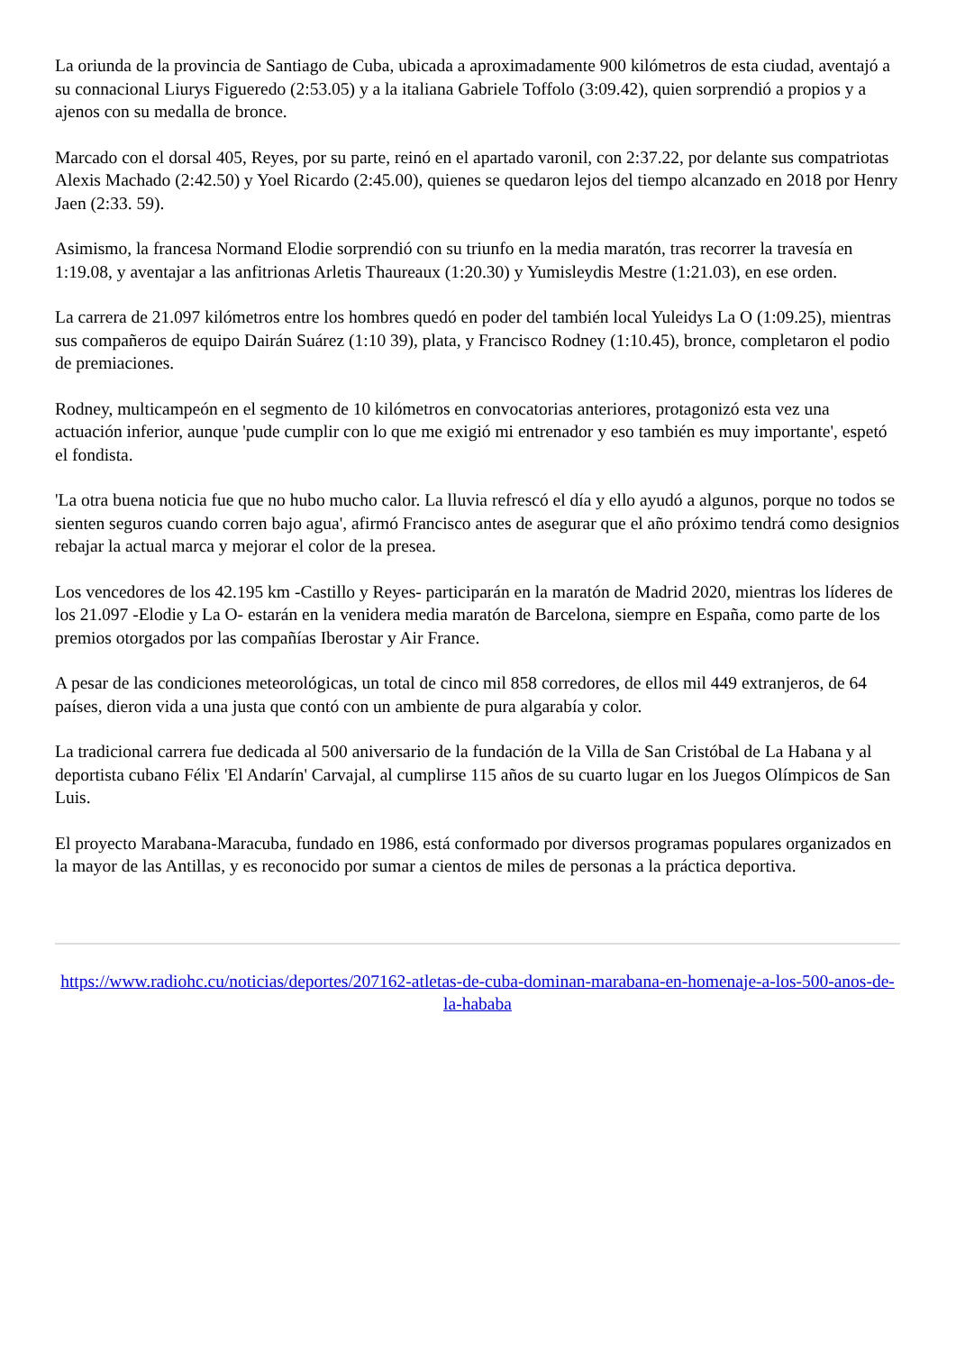La oriunda de la provincia de Santiago de Cuba, ubicada a aproximadamente 900 kilómetros de esta ciudad, aventajó a su connacional Liurys Figueredo (2:53.05) y a la italiana Gabriele Toffolo (3:09.42), quien sorprendió a propios y a ajenos con su medalla de bronce.
Marcado con el dorsal 405, Reyes, por su parte, reinó en el apartado varonil, con 2:37.22, por delante sus compatriotas Alexis Machado (2:42.50) y Yoel Ricardo (2:45.00), quienes se quedaron lejos del tiempo alcanzado en 2018 por Henry Jaen (2:33. 59).
Asimismo, la francesa Normand Elodie sorprendió con su triunfo en la media maratón, tras recorrer la travesía en 1:19.08, y aventajar a las anfitrionas Arletis Thaureaux (1:20.30) y Yumisleydis Mestre (1:21.03), en ese orden.
La carrera de 21.097 kilómetros entre los hombres quedó en poder del también local Yuleidys La O (1:09.25), mientras sus compañeros de equipo Dairán Suárez (1:10 39), plata, y Francisco Rodney (1:10.45), bronce, completaron el podio de premiaciones.
Rodney, multicampeón en el segmento de 10 kilómetros en convocatorias anteriores, protagonizó esta vez una actuación inferior, aunque 'pude cumplir con lo que me exigió mi entrenador y eso también es muy importante', espetó el fondista.
'La otra buena noticia fue que no hubo mucho calor. La lluvia refrescó el día y ello ayudó a algunos, porque no todos se sienten seguros cuando corren bajo agua', afirmó Francisco antes de asegurar que el año próximo tendrá como designios rebajar la actual marca y mejorar el color de la presea.
Los vencedores de los 42.195 km -Castillo y Reyes- participarán en la maratón de Madrid 2020, mientras los líderes de los 21.097 -Elodie y La O- estarán en la venidera media maratón de Barcelona, siempre en España, como parte de los premios otorgados por las compañías Iberostar y Air France.
A pesar de las condiciones meteorológicas, un total de cinco mil 858 corredores, de ellos mil 449 extranjeros, de 64 países, dieron vida a una justa que contó con un ambiente de pura algarabía y color.
La tradicional carrera fue dedicada al 500 aniversario de la fundación de la Villa de San Cristóbal de La Habana y al deportista cubano Félix 'El Andarín' Carvajal, al cumplirse 115 años de su cuarto lugar en los Juegos Olímpicos de San Luis.
El proyecto Marabana-Maracuba, fundado en 1986, está conformado por diversos programas populares organizados en la mayor de las Antillas, y es reconocido por sumar a cientos de miles de personas a la práctica deportiva.
https://www.radiohc.cu/noticias/deportes/207162-atletas-de-cuba-dominan-marabana-en-homenaje-a-los-500-anos-de-la-hababa